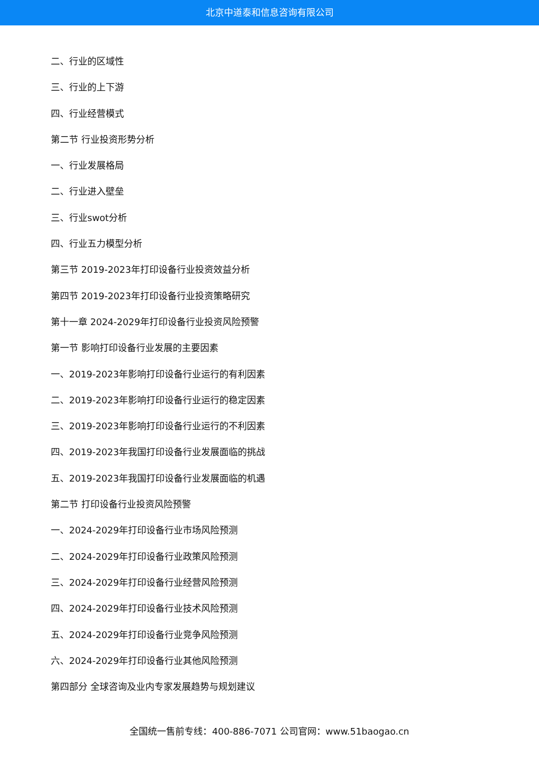北京中道泰和信息咨询有限公司
二、行业的区域性
三、行业的上下游
四、行业经营模式
第二节 行业投资形势分析
一、行业发展格局
二、行业进入壁垒
三、行业swot分析
四、行业五力模型分析
第三节 2019-2023年打印设备行业投资效益分析
第四节 2019-2023年打印设备行业投资策略研究
第十一章 2024-2029年打印设备行业投资风险预警
第一节 影响打印设备行业发展的主要因素
一、2019-2023年影响打印设备行业运行的有利因素
二、2019-2023年影响打印设备行业运行的稳定因素
三、2019-2023年影响打印设备行业运行的不利因素
四、2019-2023年我国打印设备行业发展面临的挑战
五、2019-2023年我国打印设备行业发展面临的机遇
第二节 打印设备行业投资风险预警
一、2024-2029年打印设备行业市场风险预测
二、2024-2029年打印设备行业政策风险预测
三、2024-2029年打印设备行业经营风险预测
四、2024-2029年打印设备行业技术风险预测
五、2024-2029年打印设备行业竞争风险预测
六、2024-2029年打印设备行业其他风险预测
第四部分 全球咨询及业内专家发展趋势与规划建议
全国统一售前专线：400-886-7071 公司官网：www.51baogao.cn